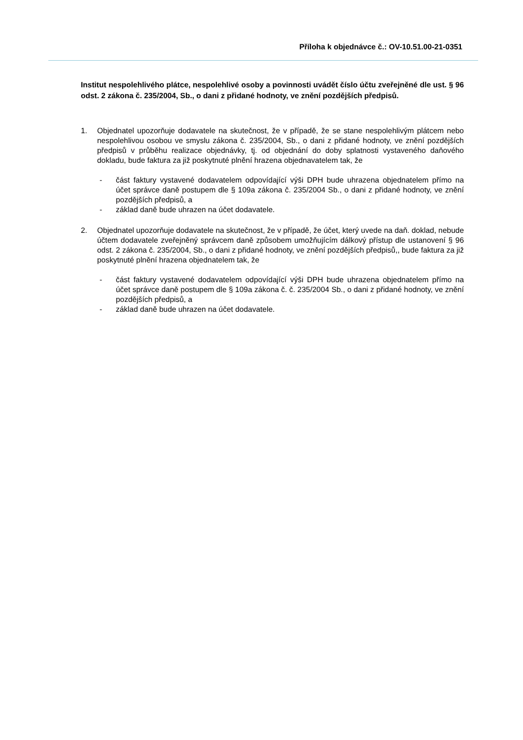Příloha k objednávce č.: OV-10.51.00-21-0351
Institut nespolehlivého plátce, nespolehlivé osoby a povinnosti uvádět číslo účtu zveřejněné dle ust. § 96 odst. 2 zákona č. 235/2004, Sb., o dani z přidané hodnoty, ve znění pozdějších předpisů.
1. Objednatel upozorňuje dodavatele na skutečnost, že v případě, že se stane nespolehlivým plátcem nebo nespolehlivou osobou ve smyslu zákona č. 235/2004, Sb., o dani z přidané hodnoty, ve znění pozdějších předpisů v průběhu realizace objednávky, tj. od objednání do doby splatnosti vystaveného daňového dokladu, bude faktura za již poskytnuté plnění hrazena objednavatelem tak, že
- část faktury vystavené dodavatelem odpovídající výši DPH bude uhrazena objednatelem přímo na účet správce daně postupem dle § 109a zákona č. 235/2004 Sb., o dani z přidané hodnoty, ve znění pozdějších předpisů, a
- základ daně bude uhrazen na účet dodavatele.
2. Objednatel upozorňuje dodavatele na skutečnost, že v případě, že účet, který uvede na daň. doklad, nebude účtem dodavatele zveřejněný správcem daně způsobem umožňujícím dálkový přístup dle ustanovení § 96 odst. 2 zákona č. 235/2004, Sb., o dani z přidané hodnoty, ve znění pozdějších předpisů,, bude faktura za již poskytnuté plnění hrazena objednatelem tak, že
- část faktury vystavené dodavatelem odpovídající výši DPH bude uhrazena objednatelem přímo na účet správce daně postupem dle § 109a zákona č. č. 235/2004 Sb., o dani z přidané hodnoty, ve znění pozdějších předpisů, a
- základ daně bude uhrazen na účet dodavatele.